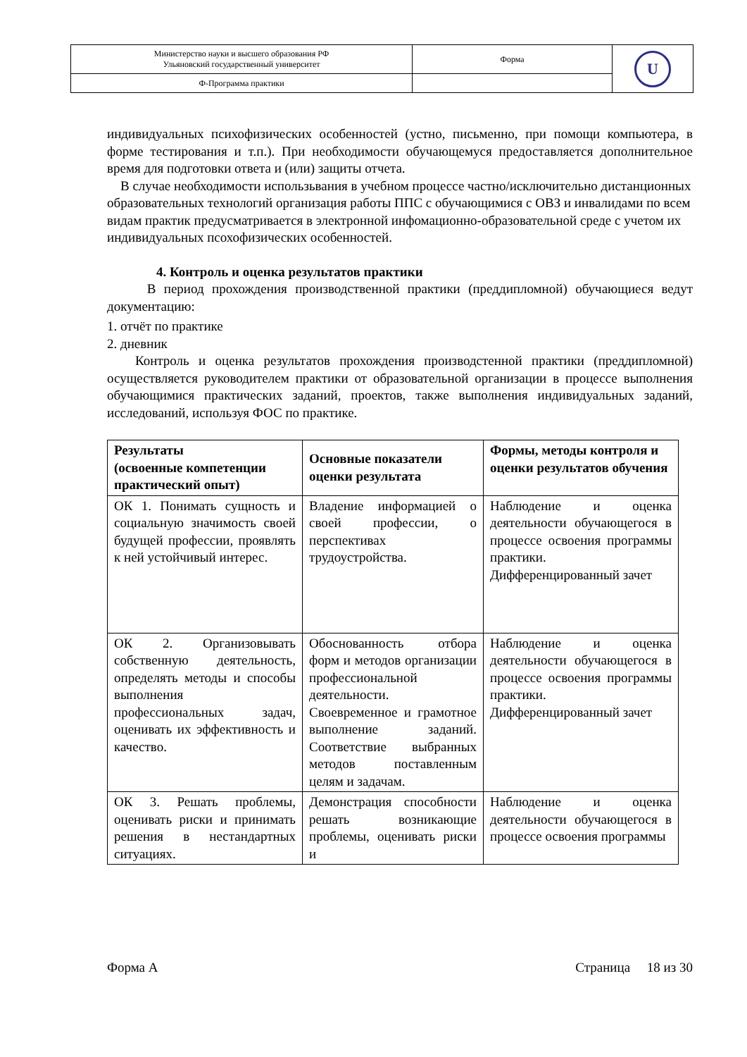| Министерство науки и высшего образования РФ Ульяновский государственный университет | Форма | U |
| Ф-Программа практики | | |
индивидуальных психофизических особенностей (устно, письменно, при помощи компьютера, в форме тестирования и т.п.). При необходимости обучающемуся предоставляется дополнительное время для подготовки ответа и (или) защиты отчета.
В случае необходимости использьвания в учебном процессе частно/исключительно дистанционных образовательных технологий организация работы ППС с обучающимися с ОВЗ и инвалидами по всем видам практик предусматривается в электронной инфомационно-образовательной среде с учетом их индивидуальных псохофизических особенностей.
4. Контроль и оценка результатов практики
В период прохождения производственной практики (преддипломной) обучающиеся ведут документацию:
1. отчёт по практике
2. дневник
Контроль и оценка результатов прохождения производстенной практики (преддипломной) осуществляется руководителем практики от образовательной организации в процессе выполнения обучающимися практических заданий, проектов, также выполнения индивидуальных заданий, исследований, используя ФОС по практике.
| Результаты (освоенные компетенции практический опыт) | Основные показатели оценки результата | Формы, методы контроля и оценки результатов обучения |
| --- | --- | --- |
| ОК 1. Понимать сущность и социальную значимость своей будущей профессии, проявлять к ней устойчивый интерес. | Владение информацией о своей профессии, о перспективах трудоустройства. | Наблюдение и оценка деятельности обучающегося в процессе освоения программы практики. Дифференцированный зачет |
| ОК 2. Организовывать собственную деятельность, определять методы и способы выполнения профессиональных задач, оценивать их эффективность и качество. | Обоснованность отбора форм и методов организации профессиональной деятельности. Своевременное и грамотное выполнение заданий. Соответствие выбранных методов поставленным целям и задачам. | Наблюдение и оценка деятельности обучающегося в процессе освоения программы практики. Дифференцированный зачет |
| ОК 3. Решать проблемы, оценивать риски и принимать решения в нестандартных ситуациях. | Демонстрация способности решать возникающие проблемы, оценивать риски и | Наблюдение и оценка деятельности обучающегося в процессе освоения программы |
Форма А Страница 18 из 30